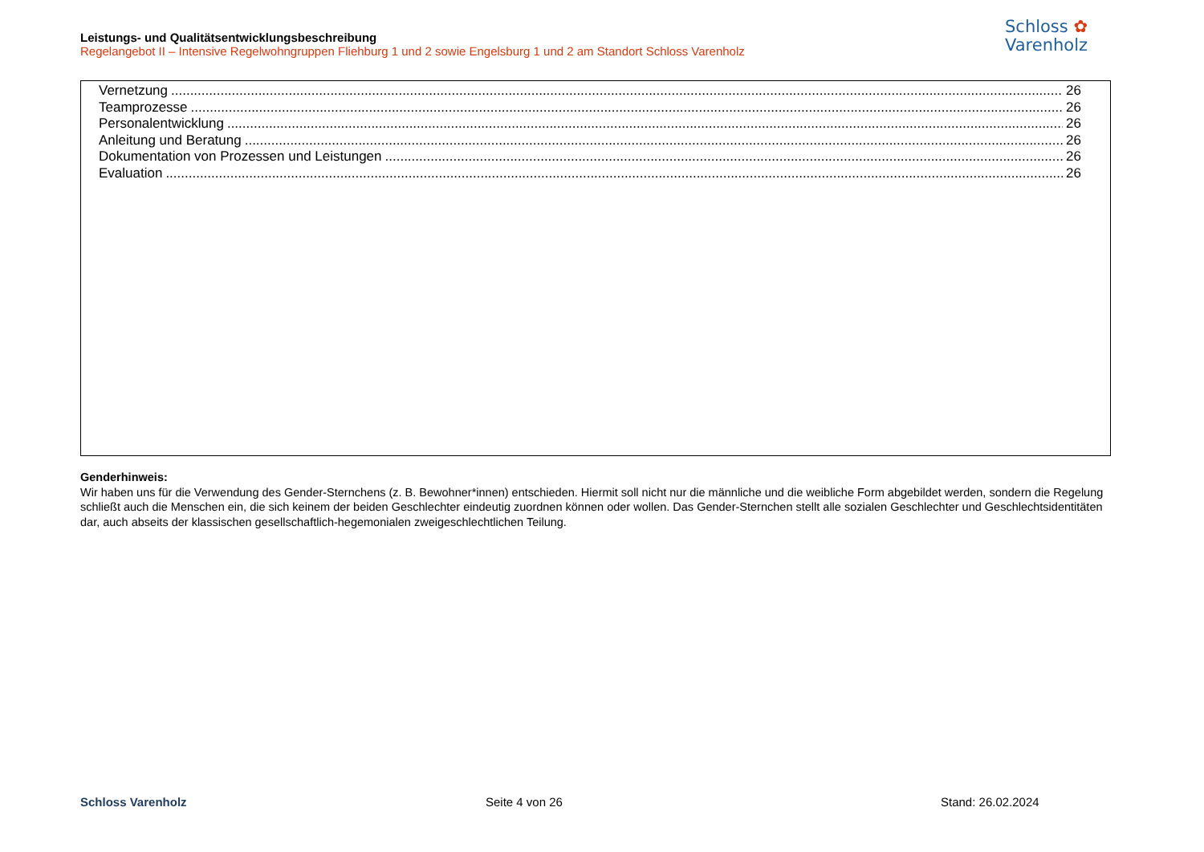Leistungs- und Qualitätsentwicklungsbeschreibung
Regelangebot II – Intensive Regelwohngruppen Fliehburg 1 und 2 sowie Engelsburg 1 und 2 am Standort Schloss Varenholz
Schloss ✿
Varenholz
Vernetzung 26
Teamprozesse 26
Personalentwicklung 26
Anleitung und Beratung 26
Dokumentation von Prozessen und Leistungen 26
Evaluation 26
Genderhinweis:
Wir haben uns für die Verwendung des Gender-Sternchens (z. B. Bewohner*innen) entschieden. Hiermit soll nicht nur die männliche und die weibliche Form abgebildet werden, sondern die Regelung schließt auch die Menschen ein, die sich keinem der beiden Geschlechter eindeutig zuordnen können oder wollen. Das Gender-Sternchen stellt alle sozialen Geschlechter und Geschlechtsidentitäten dar, auch abseits der klassischen gesellschaftlich-hegemonialen zweigeschlechtlichen Teilung.
Schloss Varenholz Seite 4 von 26 Stand: 26.02.2024